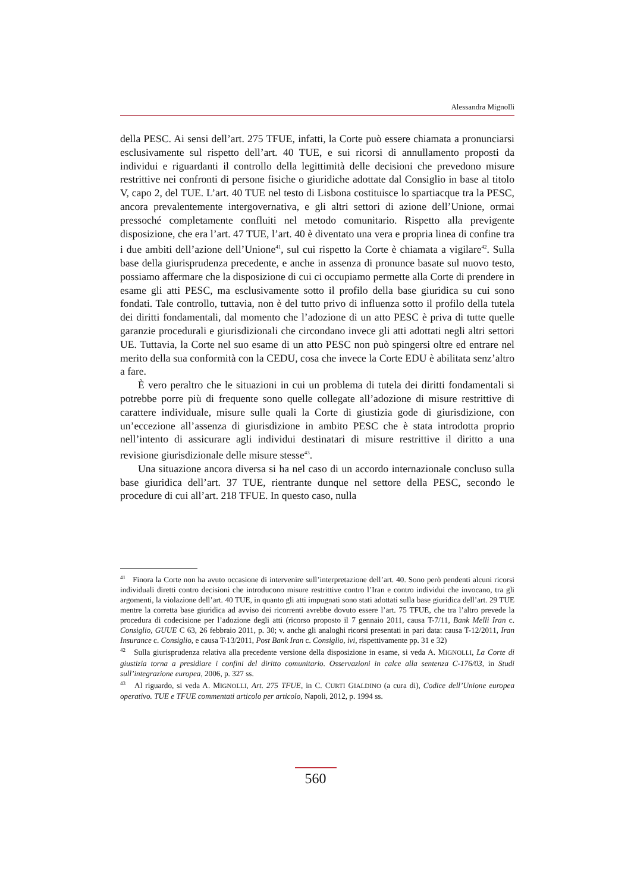Alessandra Mignolli
della PESC. Ai sensi dell’art. 275 TFUE, infatti, la Corte può essere chiamata a pronunciarsi esclusivamente sul rispetto dell’art. 40 TUE, e sui ricorsi di annullamento proposti da individui e riguardanti il controllo della legittimità delle decisioni che prevedono misure restrittive nei confronti di persone fisiche o giuridiche adottate dal Consiglio in base al titolo V, capo 2, del TUE. L’art. 40 TUE nel testo di Lisbona costituisce lo spartiacque tra la PESC, ancora prevalentemente intergovernativa, e gli altri settori di azione dell’Unione, ormai pressoché completamente confluiti nel metodo comunitario. Rispetto alla previgente disposizione, che era l’art. 47 TUE, l’art. 40 è diventato una vera e propria linea di confine tra i due ambiti dell’azione dell’Unione<sup>41</sup>, sul cui rispetto la Corte è chiamata a vigilare<sup>42</sup>. Sulla base della giurisprudenza precedente, e anche in assenza di pronunce basate sul nuovo testo, possiamo affermare che la disposizione di cui ci occupiamo permette alla Corte di prendere in esame gli atti PESC, ma esclusivamente sotto il profilo della base giuridica su cui sono fondati. Tale controllo, tuttavia, non è del tutto privo di influenza sotto il profilo della tutela dei diritti fondamentali, dal momento che l’adozione di un atto PESC è priva di tutte quelle garanzie procedurali e giurisdizionali che circondano invece gli atti adottati negli altri settori UE. Tuttavia, la Corte nel suo esame di un atto PESC non può spingersi oltre ed entrare nel merito della sua conformità con la CEDU, cosa che invece la Corte EDU è abilitata senz’altro a fare.
È vero peraltro che le situazioni in cui un problema di tutela dei diritti fondamentali si potrebbe porre più di frequente sono quelle collegate all’adozione di misure restrittive di carattere individuale, misure sulle quali la Corte di giustizia gode di giurisdizione, con un’eccezione all’assenza di giurisdizione in ambito PESC che è stata introdotta proprio nell’intento di assicurare agli individui destinatari di misure restrittive il diritto a una revisione giurisdizionale delle misure stesse<sup>43</sup>.
Una situazione ancora diversa si ha nel caso di un accordo internazionale concluso sulla base giuridica dell’art. 37 TUE, rientrante dunque nel settore della PESC, secondo le procedure di cui all’art. 218 TFUE. In questo caso, nulla
<sup>41</sup> Finora la Corte non ha avuto occasione di intervenire sull’interpretazione dell’art. 40. Sono però pendenti alcuni ricorsi individuali diretti contro decisioni che introducono misure restrittive contro l’Iran e contro individui che invocano, tra gli argomenti, la violazione dell’art. 40 TUE, in quanto gli atti impugnati sono stati adottati sulla base giuridica dell’art. 29 TUE mentre la corretta base giuridica ad avviso dei ricorrenti avrebbe dovuto essere l’art. 75 TFUE, che tra l’altro prevede la procedura di codecisione per l’adozione degli atti (ricorso proposto il 7 gennaio 2011, causa T-7/11, Bank Melli Iran c. Consiglio, GUUE C 63, 26 febbraio 2011, p. 30; v. anche gli analoghi ricorsi presentati in pari data: causa T-12/2011, Iran Insurance c. Consiglio, e causa T-13/2011, Post Bank Iran c. Consiglio, ivi, rispettivamente pp. 31 e 32)
<sup>42</sup> Sulla giurisprudenza relativa alla precedente versione della disposizione in esame, si veda A. MIGNOLLI, La Corte di giustizia torna a presidiare i confini del diritto comunitario. Osservazioni in calce alla sentenza C-176/03, in Studi sull’integrazione europea, 2006, p. 327 ss.
<sup>43</sup> Al riguardo, si veda A. MIGNOLLI, Art. 275 TFUE, in C. CURTI GIALDINO (a cura di), Codice dell’Unione europea operativo. TUE e TFUE commentati articolo per articolo, Napoli, 2012, p. 1994 ss.
560